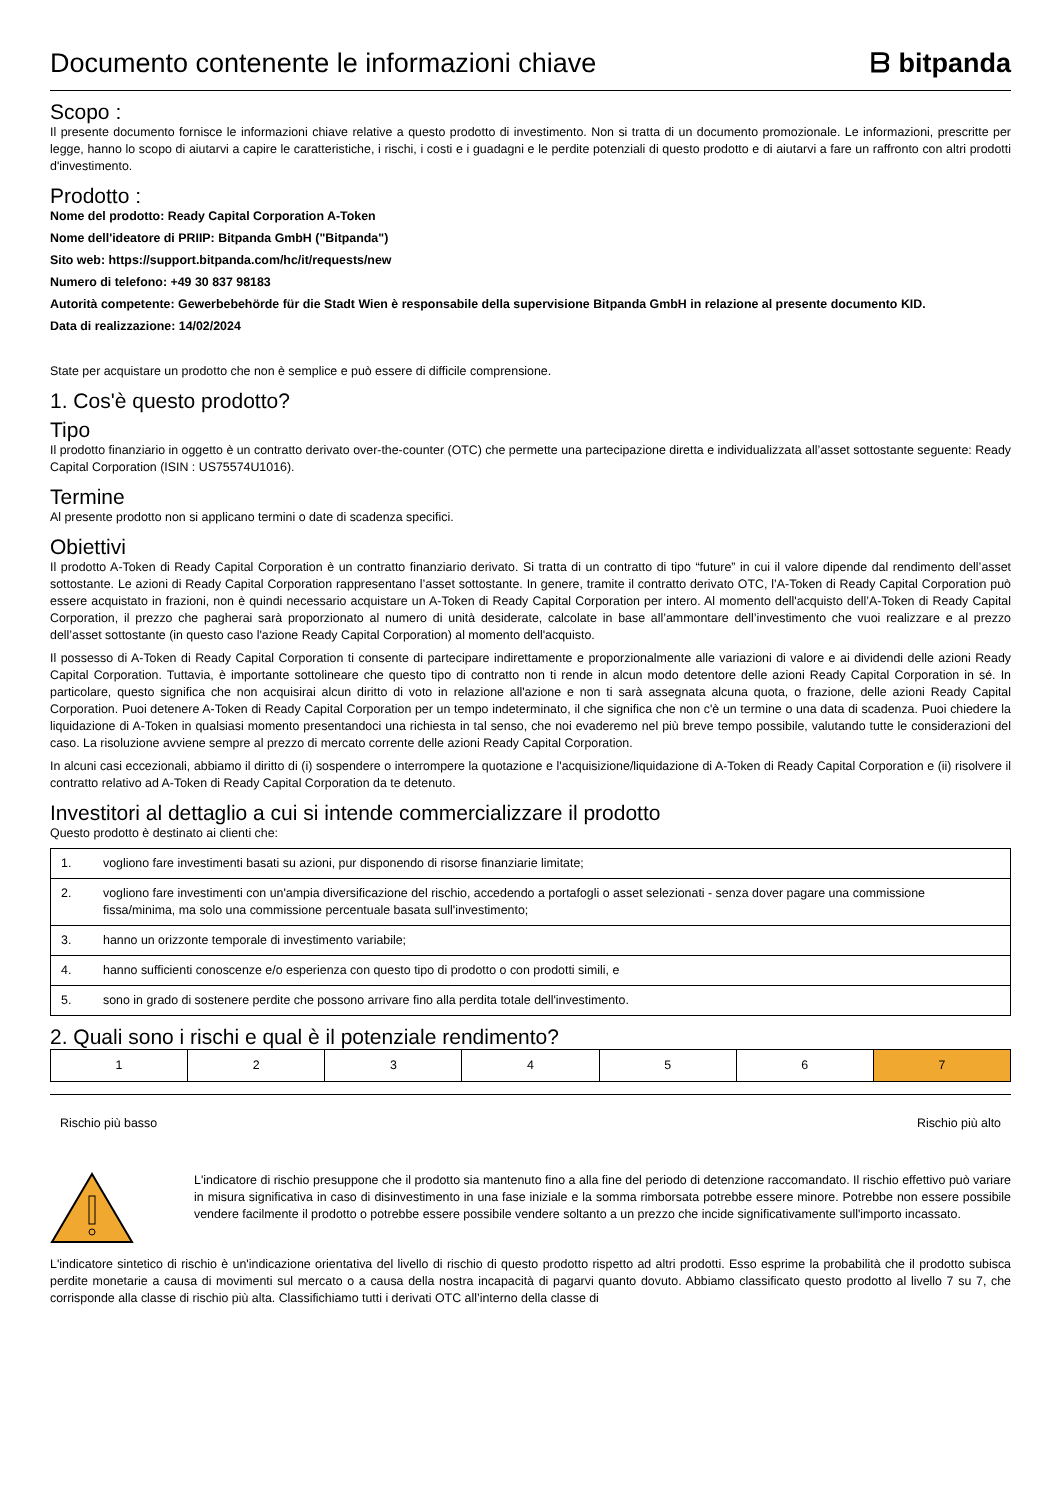Documento contenente le informazioni chiave
ᗷ bitpanda
Scopo :
Il presente documento fornisce le informazioni chiave relative a questo prodotto di investimento. Non si tratta di un documento promozionale. Le informazioni, prescritte per legge, hanno lo scopo di aiutarvi a capire le caratteristiche, i rischi, i costi e i guadagni e le perdite potenziali di questo prodotto e di aiutarvi a fare un raffronto con altri prodotti d'investimento.
Prodotto :
Nome del prodotto: Ready Capital Corporation A-Token
Nome dell'ideatore di PRIIP: Bitpanda GmbH ("Bitpanda")
Sito web: https://support.bitpanda.com/hc/it/requests/new
Numero di telefono: +49 30 837 98183
Autorità competente: Gewerbebehörde für die Stadt Wien è responsabile della supervisione Bitpanda GmbH in relazione al presente documento KID.
Data di realizzazione: 14/02/2024
State per acquistare un prodotto che non è semplice e può essere di difficile comprensione.
1. Cos'è questo prodotto?
Tipo
Il prodotto finanziario in oggetto è un contratto derivato over-the-counter (OTC) che permette una partecipazione diretta e individualizzata all’asset sottostante seguente: Ready Capital Corporation (ISIN : US75574U1016).
Termine
Al presente prodotto non si applicano termini o date di scadenza specifici.
Obiettivi
Il prodotto A-Token di Ready Capital Corporation è un contratto finanziario derivato. Si tratta di un contratto di tipo “future” in cui il valore dipende dal rendimento dell’asset sottostante. Le azioni di Ready Capital Corporation rappresentano l’asset sottostante. In genere, tramite il contratto derivato OTC, l’A-Token di Ready Capital Corporation può essere acquistato in frazioni, non è quindi necessario acquistare un A-Token di Ready Capital Corporation per intero. Al momento dell'acquisto dell’A-Token di Ready Capital Corporation, il prezzo che pagherai sarà proporzionato al numero di unità desiderate, calcolate in base all’ammontare dell’investimento che vuoi realizzare e al prezzo dell’asset sottostante (in questo caso l'azione Ready Capital Corporation) al momento dell'acquisto.
Il possesso di A-Token di Ready Capital Corporation ti consente di partecipare indirettamente e proporzionalmente alle variazioni di valore e ai dividendi delle azioni Ready Capital Corporation. Tuttavia, è importante sottolineare che questo tipo di contratto non ti rende in alcun modo detentore delle azioni Ready Capital Corporation in sé. In particolare, questo significa che non acquisirai alcun diritto di voto in relazione all'azione e non ti sarà assegnata alcuna quota, o frazione, delle azioni Ready Capital Corporation. Puoi detenere A-Token di Ready Capital Corporation per un tempo indeterminato, il che significa che non c'è un termine o una data di scadenza. Puoi chiedere la liquidazione di A-Token in qualsiasi momento presentandoci una richiesta in tal senso, che noi evaderemo nel più breve tempo possibile, valutando tutte le considerazioni del caso. La risoluzione avviene sempre al prezzo di mercato corrente delle azioni Ready Capital Corporation.
In alcuni casi eccezionali, abbiamo il diritto di (i) sospendere o interrompere la quotazione e l'acquisizione/liquidazione di A-Token di Ready Capital Corporation e (ii) risolvere il contratto relativo ad A-Token di Ready Capital Corporation da te detenuto.
Investitori al dettaglio a cui si intende commercializzare il prodotto
Questo prodotto è destinato ai clienti che:
| 1. | vogliono fare investimenti basati su azioni, pur disponendo di risorse finanziarie limitate; |
| 2. | vogliono fare investimenti con un'ampia diversificazione del rischio, accedendo a portafogli o asset selezionati - senza dover pagare una commissione fissa/minima, ma solo una commissione percentuale basata sull'investimento; |
| 3. | hanno un orizzonte temporale di investimento variabile; |
| 4. | hanno sufficienti conoscenze e/o esperienza con questo tipo di prodotto o con prodotti simili, e |
| 5. | sono in grado di sostenere perdite che possono arrivare fino alla perdita totale dell'investimento. |
2. Quali sono i rischi e qual è il potenziale rendimento?
| 1 | 2 | 3 | 4 | 5 | 6 | 7 |
Rischio più basso Rischio più alto
L'indicatore di rischio presuppone che il prodotto sia mantenuto fino a alla fine del periodo di detenzione raccomandato. Il rischio effettivo può variare in misura significativa in caso di disinvestimento in una fase iniziale e la somma rimborsata potrebbe essere minore. Potrebbe non essere possibile vendere facilmente il prodotto o potrebbe essere possibile vendere soltanto a un prezzo che incide significativamente sull'importo incassato.
L'indicatore sintetico di rischio è un'indicazione orientativa del livello di rischio di questo prodotto rispetto ad altri prodotti. Esso esprime la probabilità che il prodotto subisca perdite monetarie a causa di movimenti sul mercato o a causa della nostra incapacità di pagarvi quanto dovuto. Abbiamo classificato questo prodotto al livello 7 su 7, che corrisponde alla classe di rischio più alta. Classifichiamo tutti i derivati OTC all’interno della classe di